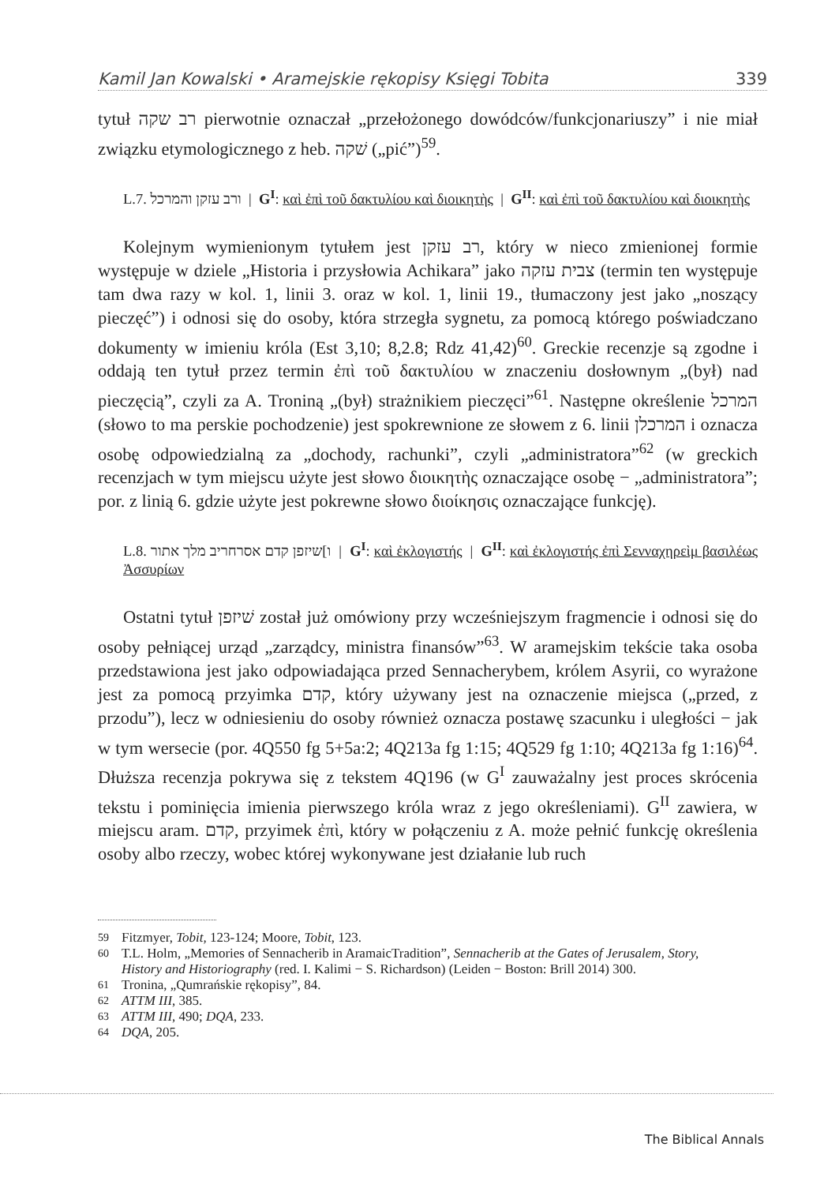Kamil Jan Kowalski • Aramejskie rękopisy Księgi Tobita 339
tytuł רב שקה pierwotnie oznaczał „przełożonego dowódców/funkcjonariuszy” i nie miał związku etymologicznego z heb. שׁקה („pić”)<sup>59</sup>.
L.7. ורב עזקן והמרכל | G<sup>I</sup>: καὶ ἐπὶ τοῦ δακτυλίου καὶ διοικητὴς | G<sup>II</sup>: καὶ ἐπὶ τοῦ δακτυλίου καὶ διοικητὴς
Kolejnym wymienionym tytułem jest רב עזקן, który w nieco zmienionej formie występuje w dziele „Historia i przysłowia Achikara” jako צבית עזקה (termin ten występuje tam dwa razy w kol. 1, linii 3. oraz w kol. 1, linii 19., tłumaczony jest jako „noszący pieczęć”) i odnosi się do osoby, która strzegła sygnetu, za pomocą którego poświadczano dokumenty w imieniu króla (Est 3,10; 8,2.8; Rdz 41,42)<sup>60</sup>. Greckie recenzje są zgodne i oddają ten tytuł przez termin ἐπὶ τοῦ δακτυλίου w znaczeniu dosłownym „(był) nad pieczęcią”, czyli za A. Troniną „(był) strażnikiem pieczęci”<sup>61</sup>. Następne określenie המרכל (słowo to ma perskie pochodzenie) jest spokrewnione ze słowem z 6. linii המרכלן i oznacza osobę odpowiedzialną za „dochody, rachunki”, czyli „administratora”<sup>62</sup> (w greckich recenzjach w tym miejscu użyte jest słowo διοικητὴς oznaczające osobę − „administratora”; por. z linią 6. gdzie użyte jest pokrewne słowo διοίκησις oznaczające funkcję).
L.8. ו]שיזפן קדם אסרחריב מלך אתור | G<sup>I</sup>: καὶ ἐκλογιστής | G<sup>II</sup>: καὶ ἐκλογιστής ἐπὶ Σενναχηρεὶμ βασιλέως Ἀσσυρίων
Ostatni tytuł שׁיזפן został już omówiony przy wcześniejszym fragmencie i odnosi się do osoby pełniącej urząd „zarządcy, ministra finansów”<sup>63</sup>. W aramejskim tekście taka osoba przedstawiona jest jako odpowiadająca przed Sennacherybem, królem Asyrii, co wyrażone jest za pomocą przyimka קדם, który używany jest na oznaczenie miejsca („przed, z przodu”), lecz w odniesieniu do osoby również oznacza postawę szacunku i uległości − jak w tym wersecie (por. 4Q550 fg 5+5a:2; 4Q213a fg 1:15; 4Q529 fg 1:10; 4Q213a fg 1:16)<sup>64</sup>. Dłuższa recenzja pokrywa się z tekstem 4Q196 (w G<sup>I</sup> zauważalny jest proces skrócenia tekstu i pominięcia imienia pierwszego króla wraz z jego określeniami). G<sup>II</sup> zawiera, w miejscu aram. קדם, przyimek ἐπὶ, który w połączeniu z A. może pełnić funkcję określenia osoby albo rzeczy, wobec której wykonywane jest działanie lub ruch
59 Fitzmyer, Tobit, 123-124; Moore, Tobit, 123.
60 T.L. Holm, „Memories of Sennacherib in AramaicTradition”, Sennacherib at the Gates of Jerusalem, Story, History and Historiography (red. I. Kalimi − S. Richardson) (Leiden − Boston: Brill 2014) 300.
61 Tronina, „Qumrańskie rękopisy”, 84.
62 ATTM III, 385.
63 ATTM III, 490; DQA, 233.
64 DQA, 205.
The Biblical Annals